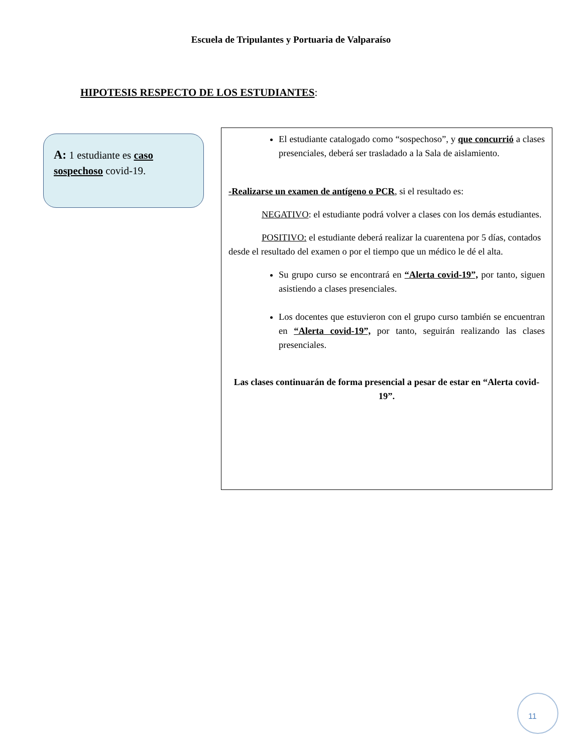Escuela de Tripulantes y Portuaria de Valparaíso
HIPOTESIS RESPECTO DE LOS ESTUDIANTES:
A: 1 estudiante es caso sospechoso covid-19.
El estudiante catalogado como “sospechoso”, y que concurrió a clases presenciales, deberá ser trasladado a la Sala de aislamiento.
-Realizarse un examen de antígeno o PCR, si el resultado es:
NEGATIVO: el estudiante podrá volver a clases con los demás estudiantes.
POSITIVO: el estudiante deberá realizar la cuarentena por 5 días, contados desde el resultado del examen o por el tiempo que un médico le dé el alta.
Su grupo curso se encontrará en “Alerta covid-19”, por tanto, siguen asistiendo a clases presenciales.
Los docentes que estuvieron con el grupo curso también se encuentran en “Alerta covid-19”, por tanto, seguirán realizando las clases presenciales.
Las clases continuarán de forma presencial a pesar de estar en “Alerta covid-19”.
11